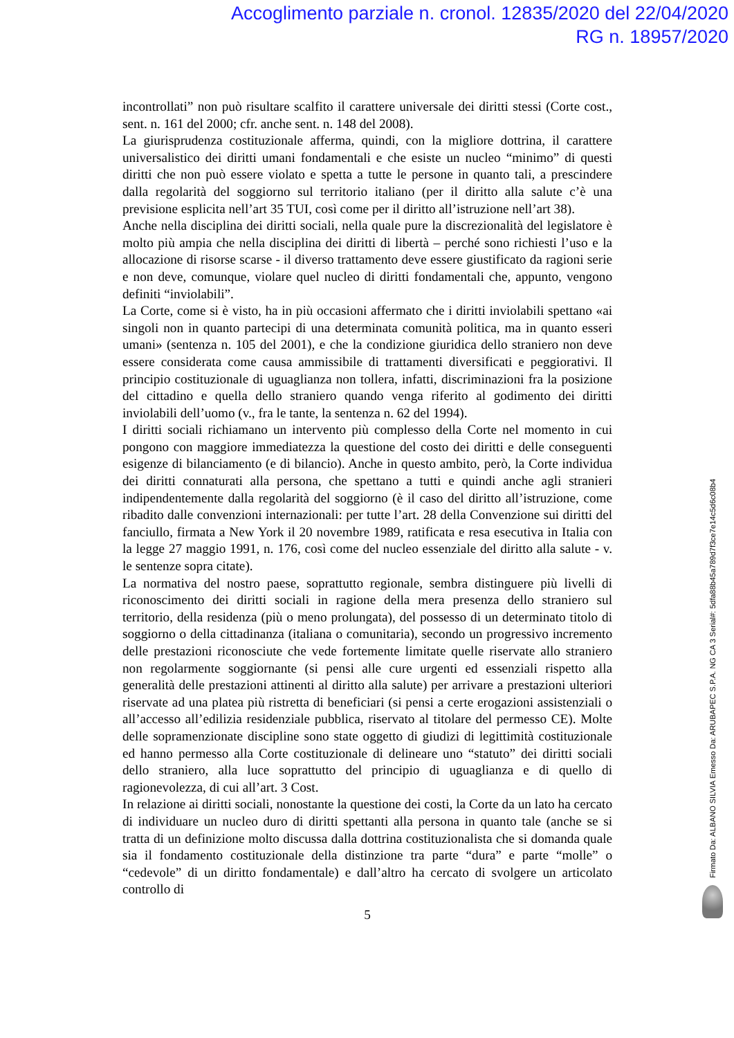Accoglimento parziale n. cronol. 12835/2020 del 22/04/2020
RG n. 18957/2020
incontrollati” non può risultare scalfito il carattere universale dei diritti stessi (Corte cost., sent. n. 161 del 2000; cfr. anche sent. n. 148 del 2008).
La giurisprudenza costituzionale afferma, quindi, con la migliore dottrina, il carattere universalistico dei diritti umani fondamentali e che esiste un nucleo “minimo” di questi diritti che non può essere violato e spetta a tutte le persone in quanto tali, a prescindere dalla regolarità del soggiorno sul territorio italiano (per il diritto alla salute c’è una previsione esplicita nell’art 35 TUI, così come per il diritto all’istruzione nell’art 38).
Anche nella disciplina dei diritti sociali, nella quale pure la discrezionalità del legislatore è molto più ampia che nella disciplina dei diritti di libertà – perché sono richiesti l’uso e la allocazione di risorse scarse - il diverso trattamento deve essere giustificato da ragioni serie e non deve, comunque, violare quel nucleo di diritti fondamentali che, appunto, vengono definiti “inviolabili”.
La Corte, come si è visto, ha in più occasioni affermato che i diritti inviolabili spettano «ai singoli non in quanto partecipi di una determinata comunità politica, ma in quanto esseri umani» (sentenza n. 105 del 2001), e che la condizione giuridica dello straniero non deve essere considerata come causa ammissibile di trattamenti diversificati e peggiorativi. Il principio costituzionale di uguaglianza non tollera, infatti, discriminazioni fra la posizione del cittadino e quella dello straniero quando venga riferito al godimento dei diritti inviolabili dell’uomo (v., fra le tante, la sentenza n. 62 del 1994).
I diritti sociali richiamano un intervento più complesso della Corte nel momento in cui pongono con maggiore immediatezza la questione del costo dei diritti e delle conseguenti esigenze di bilanciamento (e di bilancio). Anche in questo ambito, però, la Corte individua dei diritti connaturati alla persona, che spettano a tutti e quindi anche agli stranieri indipendentemente dalla regolarità del soggiorno (è il caso del diritto all’istruzione, come ribadito dalle convenzioni internazionali: per tutte l’art. 28 della Convenzione sui diritti del fanciullo, firmata a New York il 20 novembre 1989, ratificata e resa esecutiva in Italia con la legge 27 maggio 1991, n. 176, così come del nucleo essenziale del diritto alla salute - v. le sentenze sopra citate).
La normativa del nostro paese, soprattutto regionale, sembra distinguere più livelli di riconoscimento dei diritti sociali in ragione della mera presenza dello straniero sul territorio, della residenza (più o meno prolungata), del possesso di un determinato titolo di soggiorno o della cittadinanza (italiana o comunitaria), secondo un progressivo incremento delle prestazioni riconosciute che vede fortemente limitate quelle riservate allo straniero non regolarmente soggiornante (si pensi alle cure urgenti ed essenziali rispetto alla generalità delle prestazioni attinenti al diritto alla salute) per arrivare a prestazioni ulteriori riservate ad una platea più ristretta di beneficiari (si pensi a certe erogazioni assistenziali o all’accesso all’edilizia residenziale pubblica, riservato al titolare del permesso CE). Molte delle sopramenzionate discipline sono state oggetto di giudizi di legittimità costituzionale ed hanno permesso alla Corte costituzionale di delineare uno “statuto” dei diritti sociali dello straniero, alla luce soprattutto del principio di uguaglianza e di quello di ragionevolezza, di cui all’art. 3 Cost.
In relazione ai diritti sociali, nonostante la questione dei costi, la Corte da un lato ha cercato di individuare un nucleo duro di diritti spettanti alla persona in quanto tale (anche se si tratta di un definizione molto discussa dalla dottrina costituzionalista che si domanda quale sia il fondamento costituzionale della distinzione tra parte “dura” e parte “molle” o “cedevole” di un diritto fondamentale) e dall’altro ha cercato di svolgere un articolato controllo di
5
Firmato Da: ALBANO SILVIA Emesso Da: ARUBAPEC S.P.A. NG CA 3 Serial#: 5dfa88b45a789d7f3ce7e14c5d6c08b4